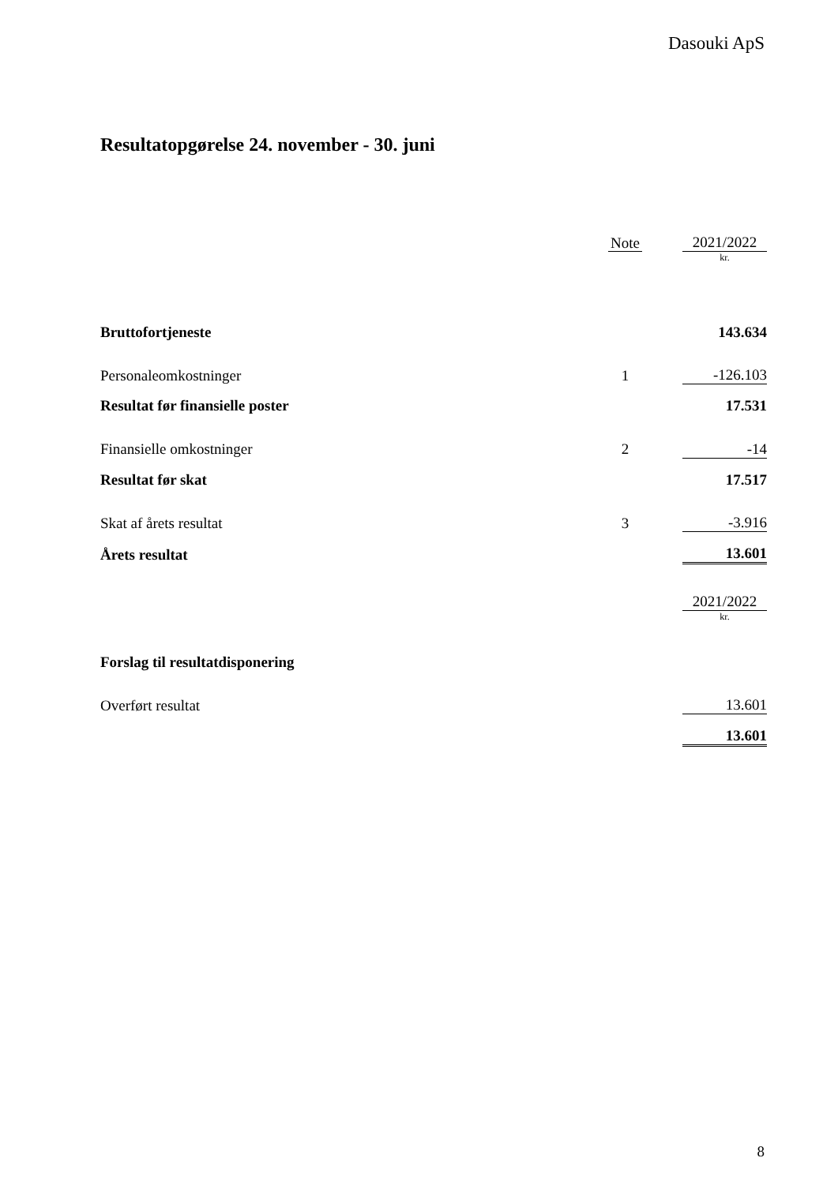Dasouki ApS
Resultatopgørelse 24. november - 30. juni
| | Note | | 2021/2022 |
| | | | kr. |
| Bruttofortjeneste | | | 143.634 |
| Personaleomkostninger | 1 | | -126.103 |
| Resultat før finansielle poster | | | 17.531 |
| Finansielle omkostninger | 2 | | -14 |
| Resultat før skat | | | 17.517 |
| Skat af årets resultat | 3 | | -3.916 |
| Årets resultat | | | 13.601 |
| | 2021/2022 |
| | kr. |
| Forslag til resultatdisponering | |
| Overført resultat | 13.601 |
| | 13.601 |
8